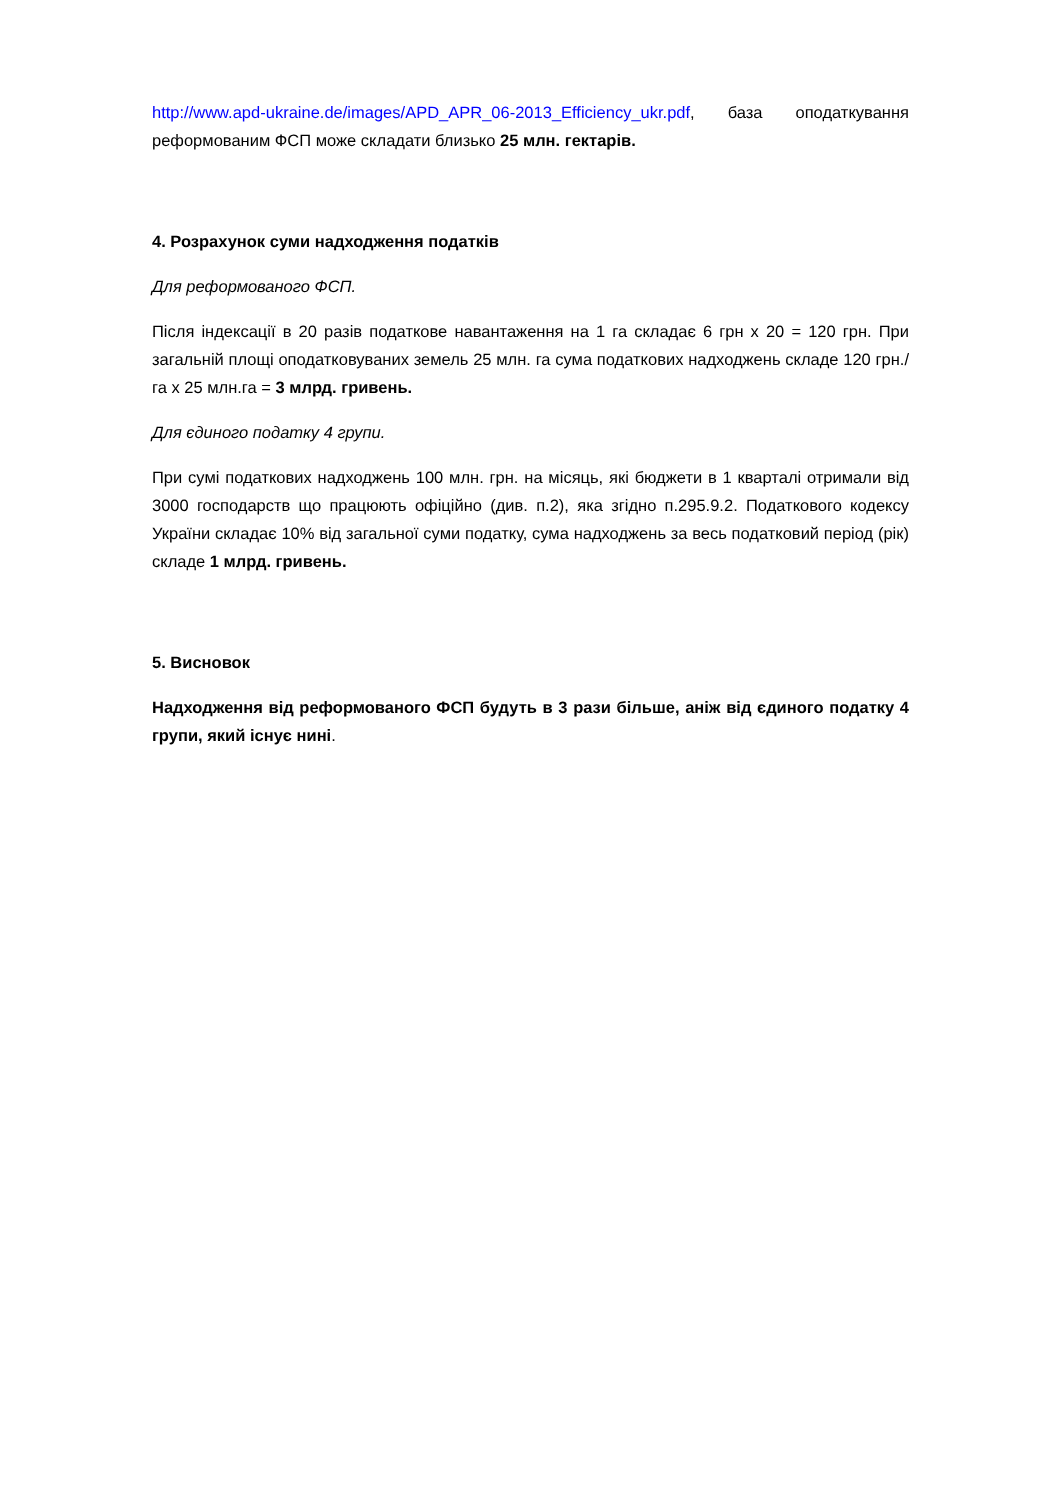http://www.apd-ukraine.de/images/APD_APR_06-2013_Efficiency_ukr.pdf, база оподаткування реформованим ФСП може складати близько 25 млн. гектарів.
4. Розрахунок суми надходження податків
Для реформованого ФСП.
Після індексації в 20 разів податкове навантаження на 1 га складає 6 грн х 20 = 120 грн. При загальній площі оподатковуваних земель 25 млн. га сума податкових надходжень складе 120 грн./га х 25 млн.га = 3 млрд. гривень.
Для єдиного податку 4 групи.
При сумі податкових надходжень 100 млн. грн. на місяць, які бюджети в 1 кварталі отримали від 3000 господарств що працюють офіційно (див. п.2), яка згідно п.295.9.2. Податкового кодексу України складає 10% від загальної суми податку, сума надходжень за весь податковий період (рік) складе 1 млрд. гривень.
5. Висновок
Надходження від реформованого ФСП будуть в 3 рази більше, аніж від єдиного податку 4 групи, який існує нині.